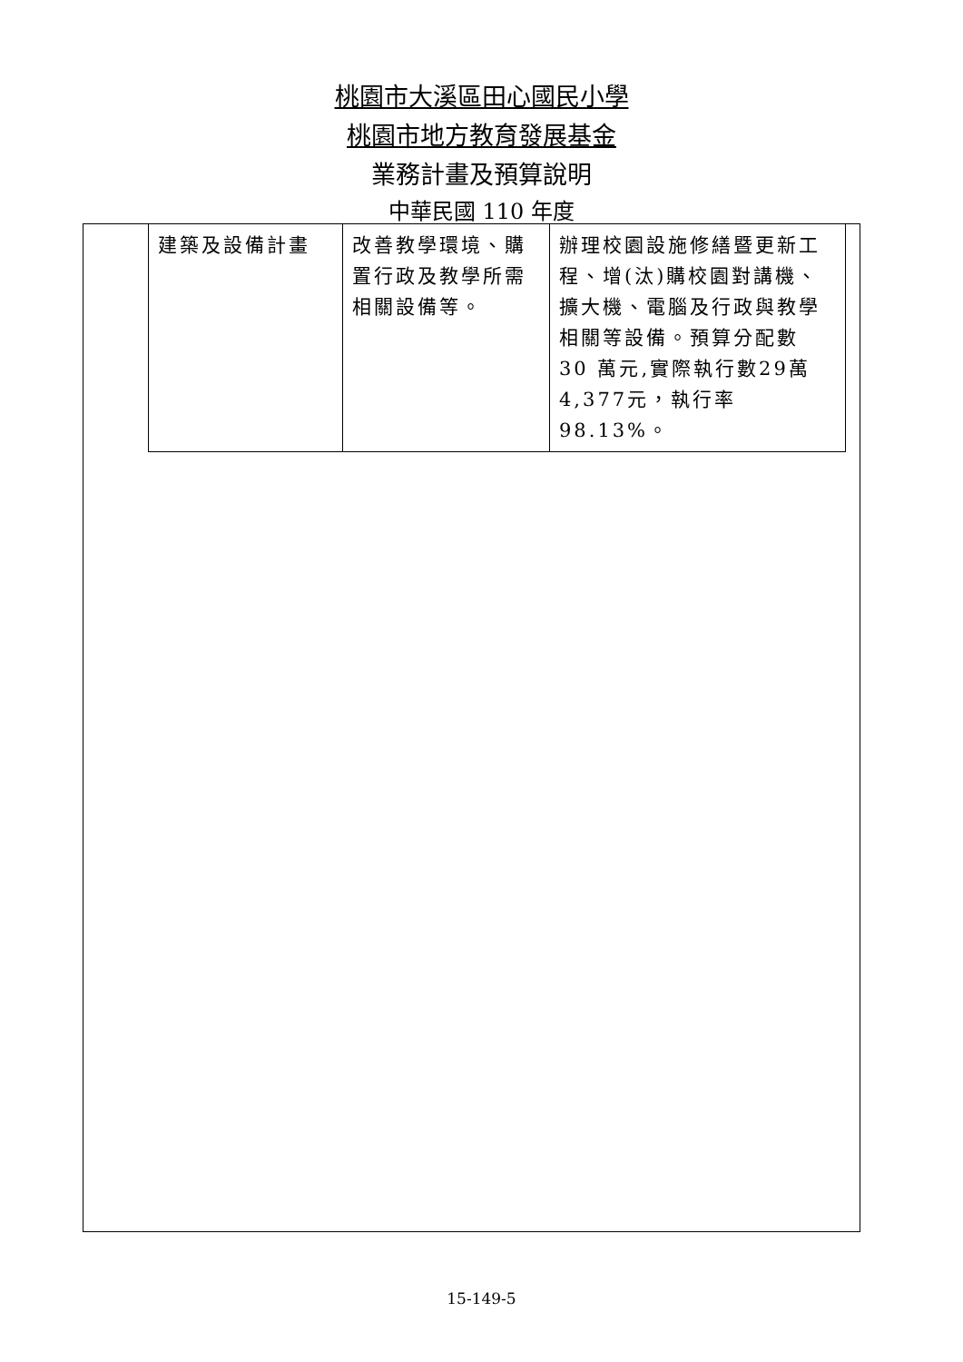桃園市大溪區田心國民小學
桃園市地方教育發展基金
業務計畫及預算說明
中華民國 110 年度
| 建築及設備計畫 | 改善教學環境、購置行政及教學所需相關設備等。 | 辦理校園設施修繕暨更新工程、增(汰)購校園對講機、擴大機、電腦及行政與教學相關等設備。預算分配數 30 萬元,實際執行數29萬4,377元，執行率 98.13%。 |
15-149-5